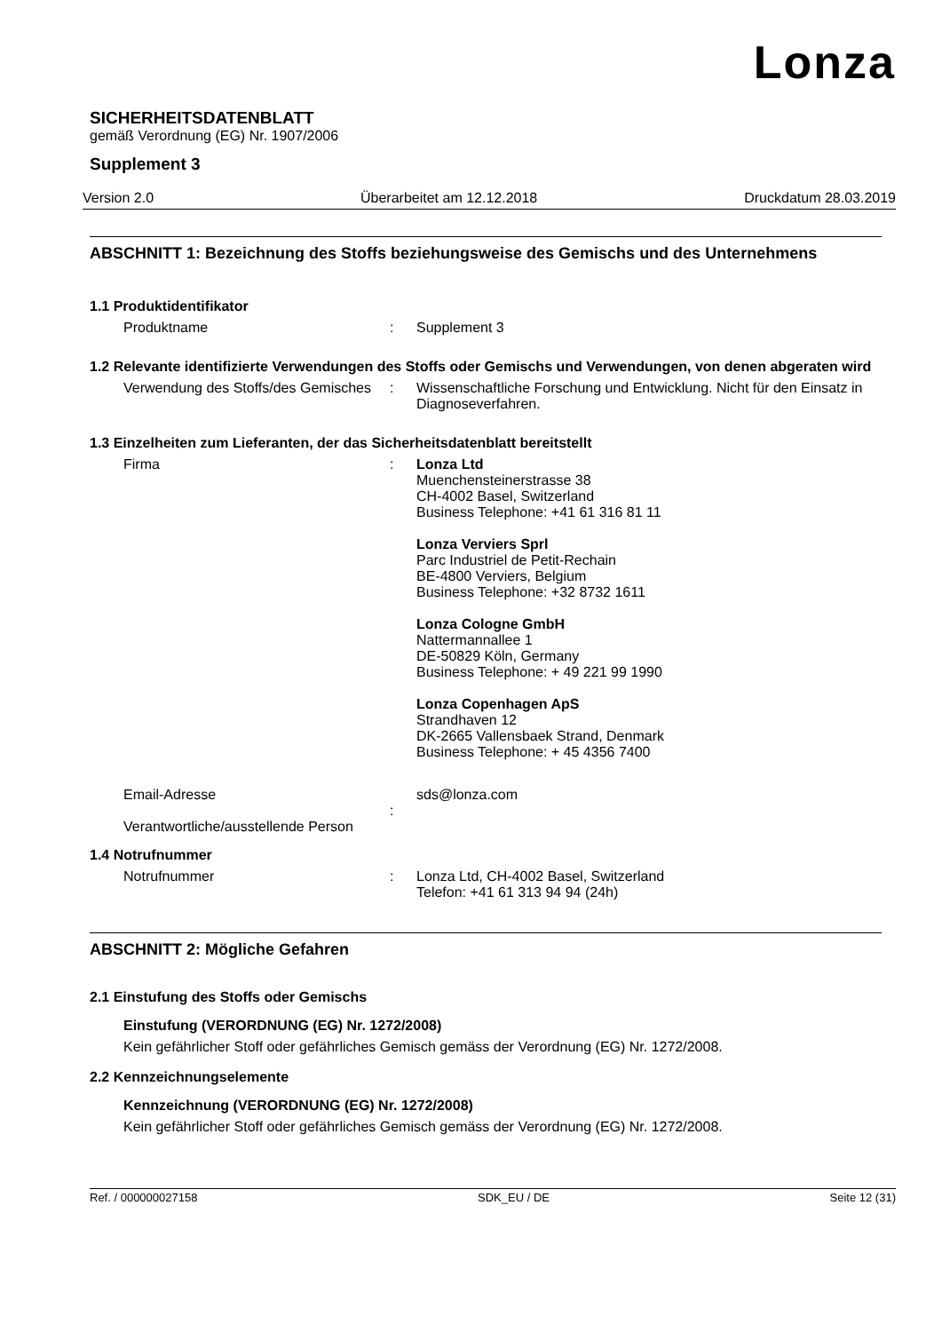Lonza
SICHERHEITSDATENBLATT
gemäß Verordnung (EG) Nr. 1907/2006
Supplement 3
Version 2.0 Überarbeitet am 12.12.2018 Druckdatum 28.03.2019
ABSCHNITT 1: Bezeichnung des Stoffs beziehungsweise des Gemischs und des Unternehmens
1.1 Produktidentifikator
Produktname : Supplement 3
1.2 Relevante identifizierte Verwendungen des Stoffs oder Gemischs und Verwendungen, von denen abgeraten wird
Verwendung des Stoffs/des Gemisches
: Wissenschaftliche Forschung und Entwicklung. Nicht für den Einsatz in Diagnoseverfahren.
1.3 Einzelheiten zum Lieferanten, der das Sicherheitsdatenblatt bereitstellt
Firma : Lonza Ltd
Muenchensteinerstrasse 38
CH-4002 Basel, Switzerland
Business Telephone: +41 61 316 81 11
Lonza Verviers Sprl
Parc Industriel de Petit-Rechain
BE-4800 Verviers, Belgium
Business Telephone: +32 8732 1611
Lonza Cologne GmbH
Nattermannallee 1
DE-50829 Köln, Germany
Business Telephone: + 49 221 99 1990
Lonza Copenhagen ApS
Strandhaven 12
DK-2665 Vallensbaek Strand, Denmark
Business Telephone: + 45 4356 7400
Email-Adresse
Verantwortliche/ausstellende Person
: sds@lonza.com
1.4 Notrufnummer
Notrufnummer : Lonza Ltd, CH-4002 Basel, Switzerland
Telefon: +41 61 313 94 94 (24h)
ABSCHNITT 2: Mögliche Gefahren
2.1 Einstufung des Stoffs oder Gemischs
Einstufung (VERORDNUNG (EG) Nr. 1272/2008)
Kein gefährlicher Stoff oder gefährliches Gemisch gemäss der Verordnung (EG) Nr. 1272/2008.
2.2 Kennzeichnungselemente
Kennzeichnung (VERORDNUNG (EG) Nr. 1272/2008)
Kein gefährlicher Stoff oder gefährliches Gemisch gemäss der Verordnung (EG) Nr. 1272/2008.
Ref. / 000000027158 SDK_EU / DE Seite 12 (31)